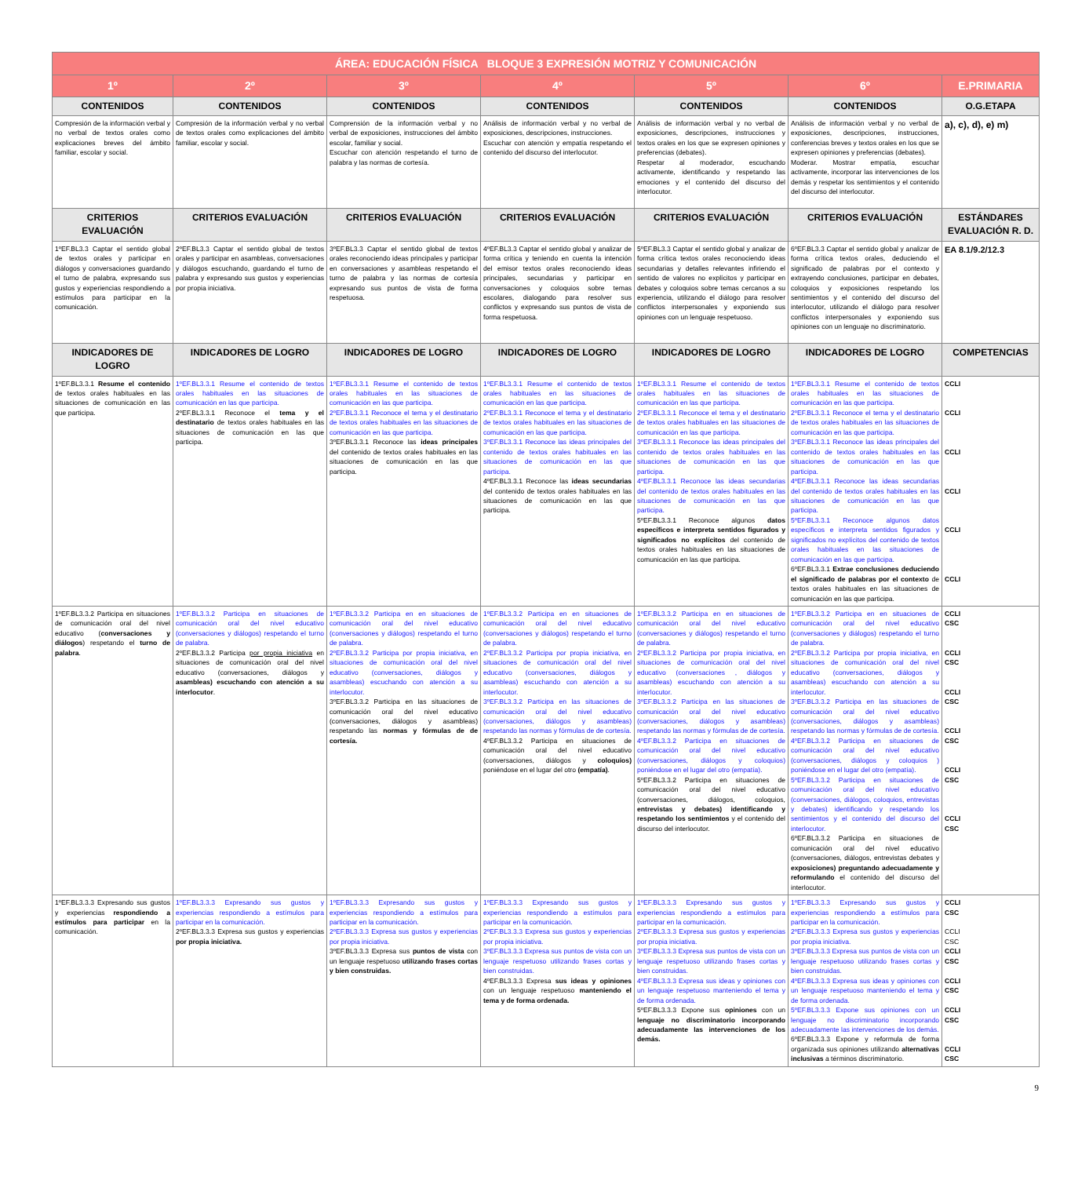| ÁREA: EDUCACIÓN FÍSICA BLOQUE 3 EXPRESIÓN MOTRIZ Y COMUNICACIÓN | | | | | | |
| --- | --- | --- | --- | --- | --- | --- |
| 1º | 2º | 3º | 4º | 5º | 6º | E.PRIMARIA |
| CONTENIDOS | CONTENIDOS | CONTENIDOS | CONTENIDOS | CONTENIDOS | CONTENIDOS | O.G.ETAPA |
| Compresión de la información verbal y no verbal de textos orales como explicaciones breves del ámbito familiar, escolar y social. | Compresión de la información verbal y no verbal de textos orales como explicaciones del ámbito familiar, escolar y social. | Comprensión de la información verbal y no verbal de exposiciones, instrucciones del ámbito escolar, familiar y social. Escuchar con atención respetando el turno de palabra y las normas de cortesía. | Análisis de información verbal y no verbal de exposiciones, descripciones, instrucciones. Escuchar con atención y empatía respetando el contenido del discurso del interlocutor. | Análisis de información verbal y no verbal de exposiciones, descripciones, instrucciones y textos orales en los que se expresen opiniones y preferencias (debates). Respetar al moderador, escuchando activamente, identificando y respetando las emociones y el contenido del discurso del interlocutor. | Análisis de información verbal y no verbal de exposiciones, descripciones, instrucciones, conferencias breves y textos orales en los que se expresen opiniones y preferencias (debates). Moderar. Mostrar empatía, escuchar activamente, incorporar las intervenciones de los demás y respetar los sentimientos y el contenido del discurso del interlocutor. | a), c), d), e) m) |
| CRITERIOS EVALUACIÓN | CRITERIOS EVALUACIÓN | CRITERIOS EVALUACIÓN | CRITERIOS EVALUACIÓN | CRITERIOS EVALUACIÓN | CRITERIOS EVALUACIÓN | ESTÁNDARES EVALUACIÓN R. D. |
| 1ºEF.BL3.3 Captar el sentido global de textos orales y participar en diálogos y conversaciones guardando el turno de palabra, expresando sus gustos y experiencias respondiendo a estímulos para participar en la comunicación. | 2ºEF.BL3.3 Captar el sentido global de textos orales y participar en asambleas, conversaciones y diálogos escuchando, guardando el turno de palabra y expresando sus gustos y experiencias por propia iniciativa. | 3ºEF.BL3.3 Captar el sentido global de textos orales reconociendo ideas principales y participar en conversaciones y asambleas respetando el turno de palabra y las normas de cortesía expresando sus puntos de vista de forma respetuosa. | 4ºEF.BL3.3 Captar el sentido global y analizar de forma crítica y teniendo en cuenta la intención del emisor textos orales reconociendo ideas principales, secundarias y participar en conversaciones y coloquios sobre temas escolares, dialogando para resolver sus conflictos y expresando sus puntos de vista de forma respetuosa. | 5ºEF.BL3.3 Captar el sentido global y analizar de forma crítica textos orales reconociendo ideas secundarias y detalles relevantes infiriendo el sentido de valores no explícitos y participar en debates y coloquios sobre temas cercanos a su experiencia, utilizando el diálogo para resolver conflictos interpersonales y exponiendo sus opiniones con un lenguaje respetuoso. | 6ºEF.BL3.3 Captar el sentido global y analizar de forma crítica textos orales, deduciendo el significado de palabras por el contexto y extrayendo conclusiones, participar en debates, coloquios y exposiciones respetando los sentimientos y el contenido del discurso del interlocutor, utilizando el diálogo para resolver conflictos interpersonales y exponiendo sus opiniones con un lenguaje no discriminatorio. | EA 8.1/9.2/12.3 |
| INDICADORES DE LOGRO | INDICADORES DE LOGRO | INDICADORES DE LOGRO | INDICADORES DE LOGRO | INDICADORES DE LOGRO | INDICADORES DE LOGRO | COMPETENCIAS |
| 1ºEF.BL3.3.1 Resume el contenido de textos orales habituales en las situaciones de comunicación en las que participa. | 1ºEF.BL3.3.1 Resume el contenido de textos orales habituales en las situaciones de comunicación en las que participa. 2ºEF.BL3.3.1 Reconoce el tema y el destinatario de textos orales habituales en las situaciones de comunicación en las que participa. | 1ºEF.BL3.3.1 Resume el contenido de textos orales habituales en las situaciones de comunicación en las que participa. 2ºEF.BL3.3.1 Reconoce el tema y el destinatario de textos orales habituales en las situaciones de comunicación en las que participa. 3ºEF.BL3.3.1 Reconoce las ideas principales del contenido de textos orales habituales en las situaciones de comunicación en las que participa. | 1ºEF.BL3.3.1 Resume el contenido de textos orales habituales en las situaciones de comunicación en las que participa. 2ºEF.BL3.3.1 Reconoce el tema y el destinatario de textos orales habituales en las situaciones de comunicación en las que participa. 3ºEF.BL3.3.1 Reconoce las ideas principales del contenido de textos orales habituales en las situaciones de comunicación en las que participa. 4ºEF.BL3.3.1 Reconoce las ideas secundarias del contenido de textos orales habituales en las situaciones de comunicación en las que participa. | 1ºEF.BL3.3.1 Resume el contenido de textos orales habituales en las situaciones de comunicación en las que participa. 2ºEF.BL3.3.1 Reconoce el tema y el destinatario de textos orales habituales en las situaciones de comunicación en las que participa. 3ºEF.BL3.3.1 Reconoce las ideas principales del contenido de textos orales habituales en las situaciones de comunicación en las que participa. 4ºEF.BL3.3.1 Reconoce las ideas secundarias del contenido de textos orales habituales en las situaciones de comunicación en las que participa. 5ºEF.BL3.3.1 Reconoce algunos datos específicos e interpreta sentidos figurados y significados no explícitos del contenido de textos orales habituales en las situaciones de comunicación en las que participa. | 1ºEF.BL3.3.1 Resume el contenido de textos orales habituales en las situaciones de comunicación en las que participa. 2ºEF.BL3.3.1 Reconoce el tema y el destinatario de textos orales habituales en las situaciones de comunicación en las que participa. 3ºEF.BL3.3.1 Reconoce las ideas principales del contenido de textos orales habituales en las situaciones de comunicación en las que participa. 4ºEF.BL3.3.1 Reconoce las ideas secundarias del contenido de textos orales habituales en las situaciones de comunicación en las que participa. 5ºEF.BL3.3.1 Reconoce algunos datos específicos e interpreta sentidos figurados y significados no explícitos del contenido de textos orales habituales en las situaciones de comunicación en las que participa. 6ºEF.BL3.3.1 Extrae conclusiones deduciendo el significado de palabras por el contexto de textos orales habituales en las situaciones de comunicación en las que participa. | CCLI CCLI CCLI CCLI CCLI CCLI |
| 1ºEF.BL3.3.2 Participa en situaciones de comunicación oral del nivel educativo ( conversaciones y diálogos ) respetando el turno de palabra . | 1ºEF.BL3.3.2 Participa en situaciones de comunicación oral del nivel educativo (conversaciones y diálogos) respetando el turno de palabra. 2ºEF.BL3.3.2 Participa por propia iniciativa en situaciones de comunicación oral del nivel educativo (conversaciones, diálogos y asambleas) escuchando con atención a su interlocutor . | 1ºEF.BL3.3.2 Participa en en situaciones de comunicación oral del nivel educativo (conversaciones y diálogos) respetando el turno de palabra. 2ºEF.BL3.3.2 Participa por propia iniciativa, en situaciones de comunicación oral del nivel educativo (conversaciones, diálogos y asambleas) escuchando con atención a su interlocutor. 3ºEF.BL3.3.2 Participa en las situaciones de comunicación oral del nivel educativo (conversaciones, diálogos y asambleas) respetando las normas y fórmulas de de cortesía. | 1ºEF.BL3.3.2 Participa en en situaciones de comunicación oral del nivel educativo (conversaciones y diálogos) respetando el turno de palabra. 2ºEF.BL3.3.2 Participa por propia iniciativa, en situaciones de comunicación oral del nivel educativo (conversaciones, diálogos y asambleas) escuchando con atención a su interlocutor. 3ºEF.BL3.3.2 Participa en las situaciones de comunicación oral del nivel educativo (conversaciones, diálogos y asambleas) respetando las normas y fórmulas de de cortesía. 4ºEF.BL3.3.2 Participa en situaciones de comunicación oral del nivel educativo (conversaciones, diálogos y coloquios) poniéndose en el lugar del otro (empatía) . | 1ºEF.BL3.3.2 Participa en en situaciones de comunicación oral del nivel educativo (conversaciones y diálogos) respetando el turno de palabra. 2ºEF.BL3.3.2 Participa por propia iniciativa, en situaciones de comunicación oral del nivel educativo (conversaciones , diálogos y asambleas) escuchando con atención a su interlocutor. 3ºEF.BL3.3.2 Participa en las situaciones de comunicación oral del nivel educativo (conversaciones, diálogos y asambleas) respetando las normas y fórmulas de de cortesía. 4ºEF.BL3.3.2 Participa en situaciones de comunicación oral del nivel educativo (conversaciones, diálogos y coloquios) poniéndose en el lugar del otro (empatía). 5ºEF.BL3.3.2 Participa en situaciones de comunicación oral del nivel educativo (conversaciones, diálogos, coloquios, entrevistas y debates) identificando y respetando los sentimientos y el contenido del discurso del interlocutor. | 1ºEF.BL3.3.2 Participa en en situaciones de comunicación oral del nivel educativo (conversaciones y diálogos) respetando el turno de palabra. 2ºEF.BL3.3.2 Participa por propia iniciativa, en situaciones de comunicación oral del nivel educativo (conversaciones, diálogos y asambleas) escuchando con atención a su interlocutor. 3ºEF.BL3.3.2 Participa en las situaciones de comunicación oral del nivel educativo (conversaciones, diálogos y asambleas) respetando las normas y fórmulas de de cortesía. 4ºEF.BL3.3.2 Participa en situaciones de comunicación oral del nivel educativo (conversaciones, diálogos y coloquios ) poniéndose en el lugar del otro (empatía). 5ºEF.BL3.3.2 Participa en situaciones de comunicación oral del nivel educativo (conversaciones, diálogos, coloquios, entrevistas y debates) identificando y respetando los sentimientos y el contenido del discurso del interlocutor. 6ºEF.BL3.3.2 Participa en situaciones de comunicación oral del nivel educativo (conversaciones, diálogos, entrevistas debates y exposiciones) preguntando adecuadamente y reformulando el contenido del discurso del interlocutor. | CCLI CSC CCLI CSC CCLI CSC CCLI CSC CCLI CSC CCLI CSC |
| 1ºEF.BL3.3.3 Expresando sus gustos y experiencias respondiendo a estímulos para participar en la comunicación. | 1ºEF.BL3.3.3 Expresando sus gustos y experiencias respondiendo a estímulos para participar en la comunicación. 2ºEF.BL3.3.3 Expresa sus gustos y experiencias por propia iniciativa. | 1ºEF.BL3.3.3 Expresando sus gustos y experiencias respondiendo a estímulos para participar en la comunicación. 2ºEF.BL3.3.3 Expresa sus gustos y experiencias por propia iniciativa. 3ºEF.BL3.3.3 Expresa sus puntos de vista con un lenguaje respetuoso utilizando frases cortas y bien construidas. | 1ºEF.BL3.3.3 Expresando sus gustos y experiencias respondiendo a estímulos para participar en la comunicación. 2ºEF.BL3.3.3 Expresa sus gustos y experiencias por propia iniciativa. 3ºEF.BL3.3.3 Expresa sus puntos de vista con un lenguaje respetuoso utilizando frases cortas y bien construidas. 4ºEF.BL3.3.3 Expresa sus ideas y opiniones con un lenguaje respetuoso manteniendo el tema y de forma ordenada. | 1ºEF.BL3.3.3 Expresando sus gustos y experiencias respondiendo a estímulos para participar en la comunicación. 2ºEF.BL3.3.3 Expresa sus gustos y experiencias por propia iniciativa. 3ºEF.BL3.3.3 Expresa sus puntos de vista con un lenguaje respetuoso utilizando frases cortas y bien construidas. 4ºEF.BL3.3.3 Expresa sus ideas y opiniones con un lenguaje respetuoso manteniendo el tema y de forma ordenada. 5ºEF.BL3.3.3 Expone sus opiniones con un lenguaje no discriminatorio incorporando adecuadamente las intervenciones de los demás. | 1ºEF.BL3.3.3 Expresando sus gustos y experiencias respondiendo a estímulos para participar en la comunicación. 2ºEF.BL3.3.3 Expresa sus gustos y experiencias por propia iniciativa. 3ºEF.BL3.3.3 Expresa sus puntos de vista con un lenguaje respetuoso utilizando frases cortas y bien construidas. 4ºEF.BL3.3.3 Expresa sus ideas y opiniones con un lenguaje respetuoso manteniendo el tema y de forma ordenada. 5ºEF.BL3.3.3 Expone sus opiniones con un lenguaje no discriminatorio incorporando adecuadamente las intervenciones de los demás. 6ºEF.BL3.3.3 Expone y reformula de forma organizada sus opiniones utilizando alternativas inclusivas a términos discriminatorio. | CCLI CSC CCLI CSC CCLI CSC CCLI CSC CCLI CSC CCLI CSC |
9